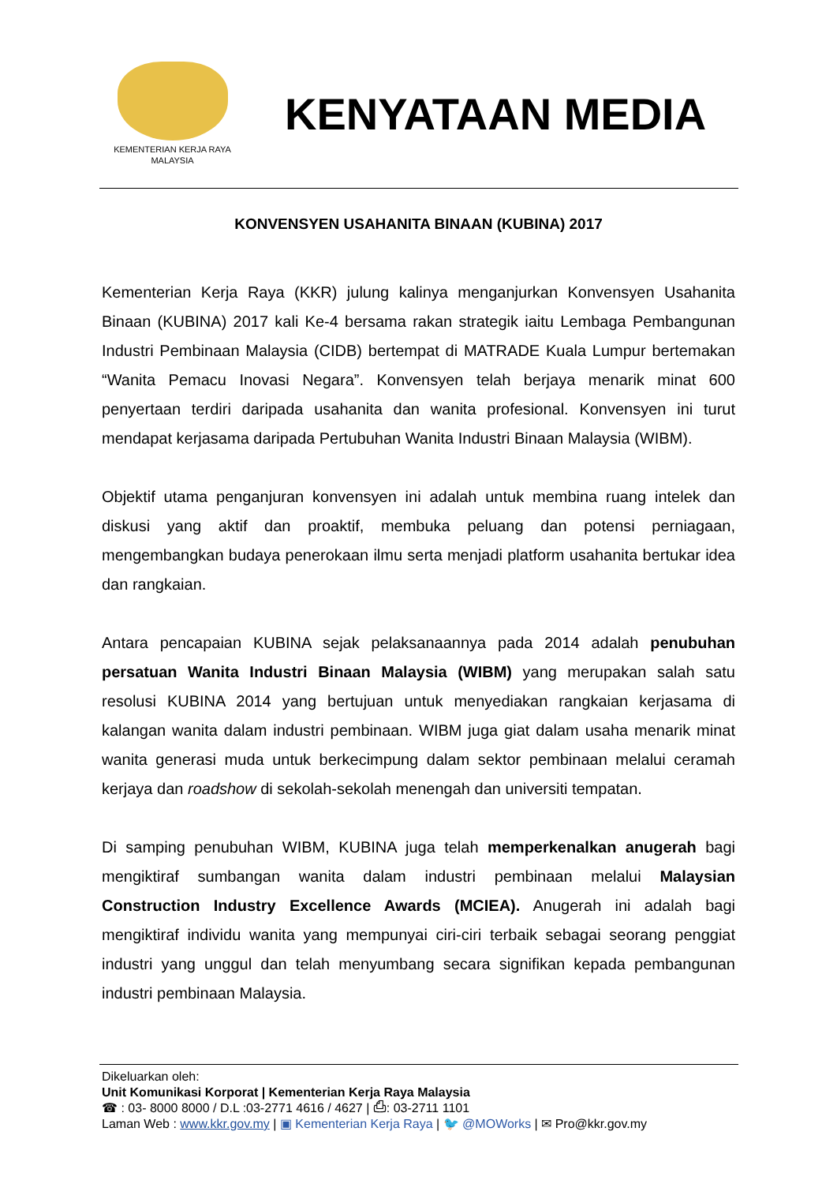KEMENTERIAN KERJA RAYA
MALAYSIA
KENYATAAN MEDIA
KONVENSYEN USAHANITA BINAAN (KUBINA) 2017
Kementerian Kerja Raya (KKR) julung kalinya menganjurkan Konvensyen Usahanita Binaan (KUBINA) 2017 kali Ke-4 bersama rakan strategik iaitu Lembaga Pembangunan Industri Pembinaan Malaysia (CIDB) bertempat di MATRADE Kuala Lumpur bertemakan “Wanita Pemacu Inovasi Negara”. Konvensyen telah berjaya menarik minat 600 penyertaan terdiri daripada usahanita dan wanita profesional. Konvensyen ini turut mendapat kerjasama daripada Pertubuhan Wanita Industri Binaan Malaysia (WIBM).
Objektif utama penganjuran konvensyen ini adalah untuk membina ruang intelek dan diskusi yang aktif dan proaktif, membuka peluang dan potensi perniagaan, mengembangkan budaya penerokaan ilmu serta menjadi platform usahanita bertukar idea dan rangkaian.
Antara pencapaian KUBINA sejak pelaksanaannya pada 2014 adalah penubuhan persatuan Wanita Industri Binaan Malaysia (WIBM) yang merupakan salah satu resolusi KUBINA 2014 yang bertujuan untuk menyediakan rangkaian kerjasama di kalangan wanita dalam industri pembinaan. WIBM juga giat dalam usaha menarik minat wanita generasi muda untuk berkecimpung dalam sektor pembinaan melalui ceramah kerjaya dan roadshow di sekolah-sekolah menengah dan universiti tempatan.
Di samping penubuhan WIBM, KUBINA juga telah memperkenalkan anugerah bagi mengiktiraf sumbangan wanita dalam industri pembinaan melalui Malaysian Construction Industry Excellence Awards (MCIEA). Anugerah ini adalah bagi mengiktiraf individu wanita yang mempunyai ciri-ciri terbaik sebagai seorang penggiat industri yang unggul dan telah menyumbang secara signifikan kepada pembangunan industri pembinaan Malaysia.
Dikeluarkan oleh:
Unit Komunikasi Korporat | Kementerian Kerja Raya Malaysia
☎ : 03- 8000 8000 / D.L :03-2771 4616 / 4627 | ⎙: 03-2711 1101
Laman Web : www.kkr.gov.my | ▣ Kementerian Kerja Raya | 🐦 @MOWorks | ✉ Pro@kkr.gov.my